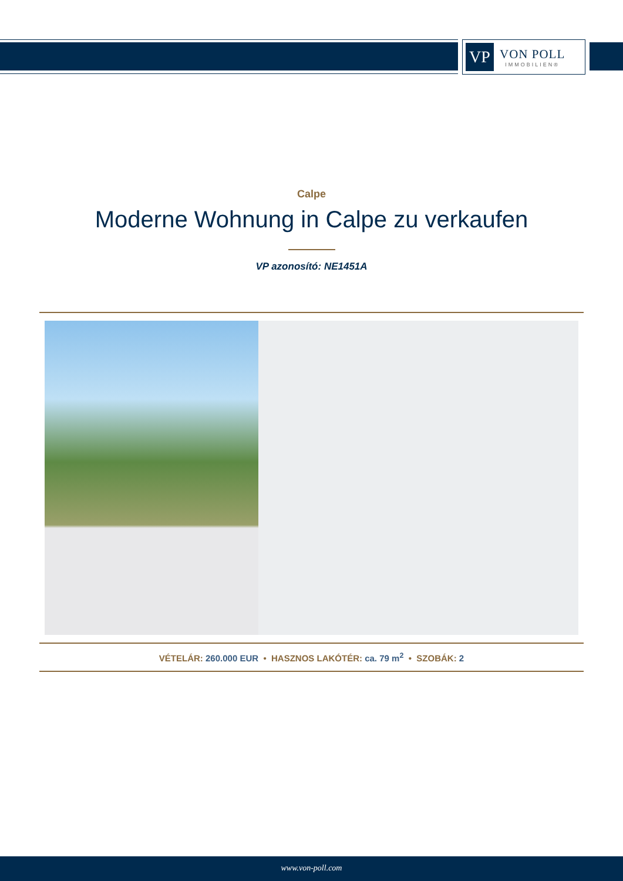VP
VON POLL
IMMOBILIEN®
Calpe
Moderne Wohnung in Calpe zu verkaufen
VP azonosító: NE1451A
VÉTELÁR: 260.000 EUR • HASZNOS LAKÓTÉR: ca. 79 m<sup>2</sup> • SZOBÁK: 2
www.von-poll.com